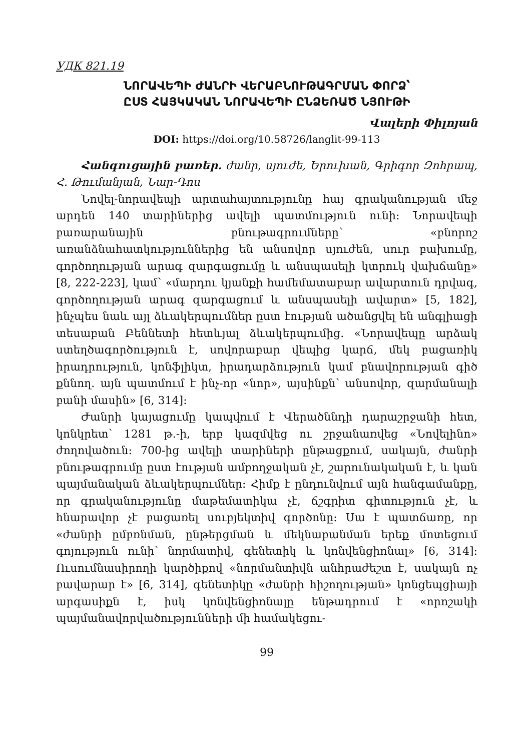УДК 821.19
ՆՈՐԱՎԵՊԻ ԺԱՆՐԻ ՎԵՐԱԲՆՈՒԹԱԳՐՄԱՆ ՓՈՐՁ՝
ԸՍՏ ՀԱՅԿԱԿԱՆ ՆՈՐԱՎԵՊԻ ԸՆՁԵՌԱԾ ՆՅՈՒԹԻ
Վալերի Փիլոյան
DOI: https://doi.org/10.58726/langlit-99-113
Հանգուցային բառեր. ժանր, սյուժե, Երուխան, Գրիգոր Զոհրապ, Հ. Թումանյան, Նար-Դոս
Նովել-նորավեպի արտահայտությունը հայ գրականության մեջ արդեն 140 տարիներից ավելի պատմություն ունի: Նորավեպի բառարանային բնութագրումները՝ «բնորոշ առանձնահատկություններից են անսովոր սյուժեն, սուր բախումը, գործողության արագ զարգացումը և անսպասելի կտրուկ վախճանը» [8, 222-223], կամ՝ «մարդու կյանքի համեմատաբար ավարտուն դրվագ, գործողության արագ զարգացում և անսպասելի ավարտ» [5, 182], ինչպես նաև այլ ձևակերպումներ ըստ էության ածանցվել են անգլիացի տեսաբան Բեննետի հետևյալ ձևակերպումից. «Նորավեպը արձակ ստեղծագործություն է, սովորաբար վեպից կարճ, մեկ բացառիկ իրադրություն, կոնֆլիկտ, իրադարձություն կամ բնավորության գիծ քննող. այն պատմում է ինչ-որ «նոր», այսինքն՝ անսովոր, զարմանալի բանի մասին» [6, 314]:
Ժանրի կայացումը կապվում է Վերածննդի դարաշրջանի հետ, կոնկրետ՝ 1281 թ.-ի, երբ կազմվեց ու շրջանառվեց «Նովելինո» ժողովածուն: 700-ից ավելի տարիների ընթացքում, սակայն, ժանրի բնութագրումը ըստ էության ամբողջական չէ, շարունակական է, և կան պայմանական ձևակերպումներ: Հիմք է ընդունվում այն հանգամանքը, որ գրականությունը մաթեմատիկա չէ, ճշգրիտ գիտություն չէ, և հնարավոր չէ բացառել սուբյեկտիվ գործոնը: Սա է պատճառը, որ «ժանրի ըմբռնման, ընթերցման և մեկնաբանման երեք մոտեցում գոյություն ունի՝ նորմատիվ, գենետիկ և կոնվենցիոնալ» [6, 314]: Ուսումնասիրողի կարծիքով «նորմանտիվն անհրաժեշտ է, սակայն ոչ բավարար է» [6, 314], գենետիկը «ժանրի հիշողության» կոնցեպցիայի արգասիքն է, իսկ կոնվենցիոնալը ենթադրում է «որոշակի պայմանավորվածությունների մի համակեցու-
99